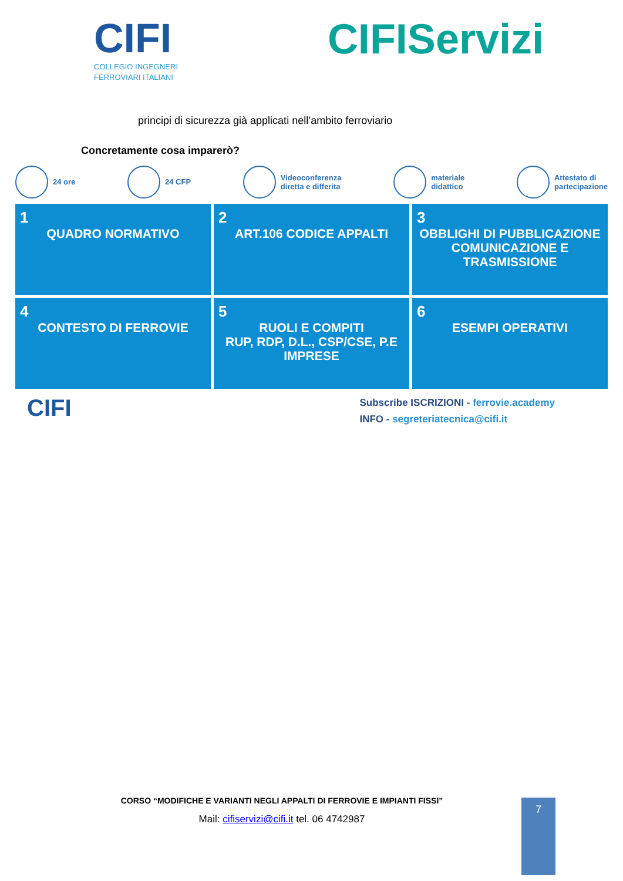CIFI
COLLEGIO INGEGNERI
FERROVIARI ITALIANI
CIFIServizi
principi di sicurezza già applicati nell’ambito ferroviario
Concretamente cosa imparerò?
24 ore 24 CFP
Videoconferenza
diretta e differita
materiale
didattico
Attestato di
partecipazione
1
QUADRO NORMATIVO
2
ART.106 CODICE APPALTI
3
OBBLIGHI DI PUBBLICAZIONE COMUNICAZIONE E TRASMISSIONE
4
CONTESTO DI FERROVIE
5
RUOLI E COMPITI
RUP, RDP, D.L., CSP/CSE, P.E IMPRESE
6
ESEMPI OPERATIVI
CIFI
Subscribe ISCRIZIONI - ferrovie.academy
INFO - segreteriatecnica@cifi.it
CORSO “MODIFICHE E VARIANTI NEGLI APPALTI DI FERROVIE E IMPIANTI FISSI”
Mail: cifiservizi@cifi.it tel. 06 4742987
7